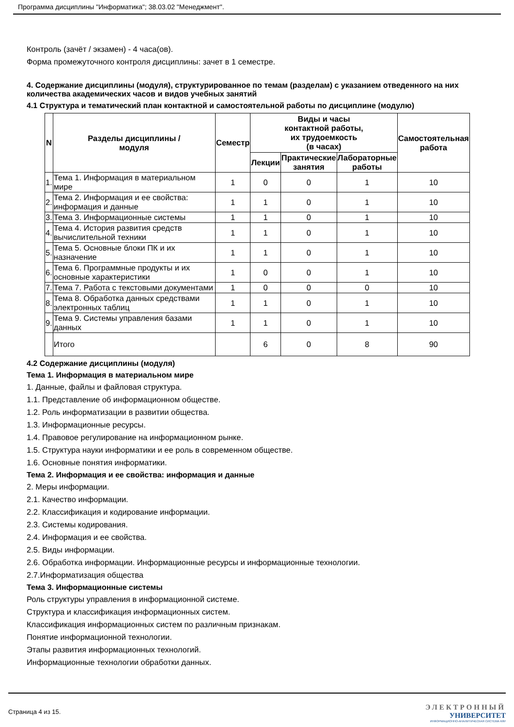Программа дисциплины "Информатика"; 38.03.02 "Менеджмент".
Контроль (зачёт / экзамен) - 4 часа(ов).
Форма промежуточного контроля дисциплины: зачет в 1 семестре.
4. Содержание дисциплины (модуля), структурированное по темам (разделам) с указанием отведенного на них количества академических часов и видов учебных занятий
4.1 Структура и тематический план контактной и самостоятельной работы по дисциплине (модулю)
| N | Разделы дисциплины / модуля | Семестр | Виды и часы контактной работы, их трудоемкость (в часах) | | | Самостоятельная работа |
| --- | --- | --- | --- | --- | --- | --- |
| | | | Лекции | Практические занятия | Лабораторные работы | |
| 1. | Тема 1. Информация в материальном мире | 1 | 0 | 0 | 1 | 10 |
| 2. | Тема 2. Информация и ее свойства: информация и данные | 1 | 1 | 0 | 1 | 10 |
| 3. | Тема 3. Информационные системы | 1 | 1 | 0 | 1 | 10 |
| 4. | Тема 4. История развития средств вычислительной техники | 1 | 1 | 0 | 1 | 10 |
| 5. | Тема 5. Основные блоки ПК и их назначение | 1 | 1 | 0 | 1 | 10 |
| 6. | Тема 6. Программные продукты и их основные характеристики | 1 | 0 | 0 | 1 | 10 |
| 7. | Тема 7. Работа с текстовыми документами | 1 | 0 | 0 | 0 | 10 |
| 8. | Тема 8. Обработка данных средствами электронных таблиц | 1 | 1 | 0 | 1 | 10 |
| 9. | Тема 9. Системы управления базами данных | 1 | 1 | 0 | 1 | 10 |
| | Итого | | 6 | 0 | 8 | 90 |
4.2 Содержание дисциплины (модуля)
Тема 1. Информация в материальном мире
1. Данные, файлы и файловая структура.
1.1. Представление об информационном обществе.
1.2. Роль информатизации в развитии общества.
1.3. Информационные ресурсы.
1.4. Правовое регулирование на информационном рынке.
1.5. Структура науки информатики и ее роль в современном обществе.
1.6. Основные понятия информатики.
Тема 2. Информация и ее свойства: информация и данные
2. Меры информации.
2.1. Качество информации.
2.2. Классификация и кодирование информации.
2.3. Системы кодирования.
2.4. Информация и ее свойства.
2.5. Виды информации.
2.6. Обработка информации. Информационные ресурсы и информационные технологии.
2.7.Информатизация общества
Тема 3. Информационные системы
Роль структуры управления в информационной системе.
Структура и классификация информационных систем.
Классификация информационных систем по различным признакам.
Понятие информационной технологии.
Этапы развития информационных технологий.
Информационные технологии обработки данных.
Страница 4 из 15.
ЭЛЕКТРОННЫЙ
УНИВЕРСИТЕТ
ИНФОРМАЦИОННО-АНАЛИТИЧЕСКАЯ СИСТЕМА КФУ